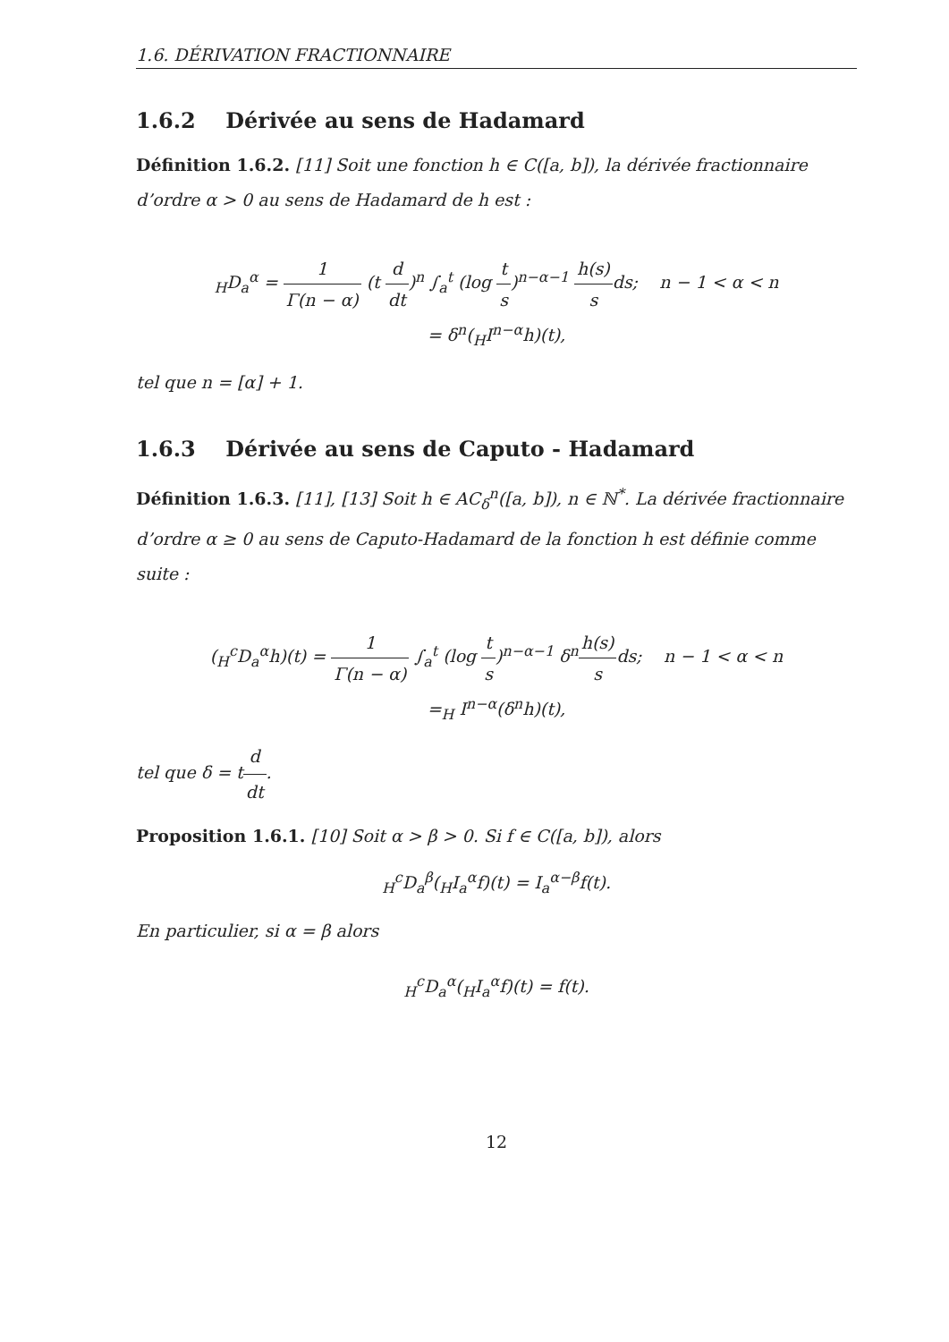1.6. DÉRIVATION FRACTIONNAIRE
1.6.2 Dérivée au sens de Hadamard
Définition 1.6.2. [11] Soit une fonction h ∈ C([a, b]), la dérivée fractionnaire d’ordre α > 0 au sens de Hadamard de h est :
<sub>H</sub>D<sub>a</sub><sup>α</sup> = 1 Γ(n − α) (t d dt)<sup>n</sup> ∫<sub>a</sub><sup>t</sup> (log t s)<sup>n−α−1</sup> h(s) sds; n − 1 < α < n
= δ<sup>n</sup>(<sub>H</sub>I<sup>n−α</sup>h)(t),
tel que n = [α] + 1.
1.6.3 Dérivée au sens de Caputo - Hadamard
Définition 1.6.3. [11], [13] Soit h ∈ AC<sub>δ</sub><sup>n</sup>([a, b]), n ∈ ℕ<sup>*</sup>. La dérivée fractionnaire d’ordre α ≥ 0 au sens de Caputo-Hadamard de la fonction h est définie comme suite :
(<sub>H</sub><sup>c</sup>D<sub>a</sub><sup>α</sup>h)(t) = 1 Γ(n − α) ∫<sub>a</sub><sup>t</sup> (log t s)<sup>n−α−1</sup> δ<sup>n</sup>h(s) sds; n − 1 < α < n
=<sub>H</sub> I<sup>n−α</sup>(δ<sup>n</sup>h)(t),
tel que δ = td dt.
Proposition 1.6.1. [10] Soit α > β > 0. Si f ∈ C([a, b]), alors
<sub>H</sub><sup>c</sup>D<sub>a</sub><sup>β</sup>(<sub>H</sub>I<sub>a</sub><sup>α</sup>f)(t) = I<sub>a</sub><sup>α−β</sup>f(t).
En particulier, si α = β alors
<sub>H</sub><sup>c</sup>D<sub>a</sub><sup>α</sup>(<sub>H</sub>I<sub>a</sub><sup>α</sup>f)(t) = f(t).
12